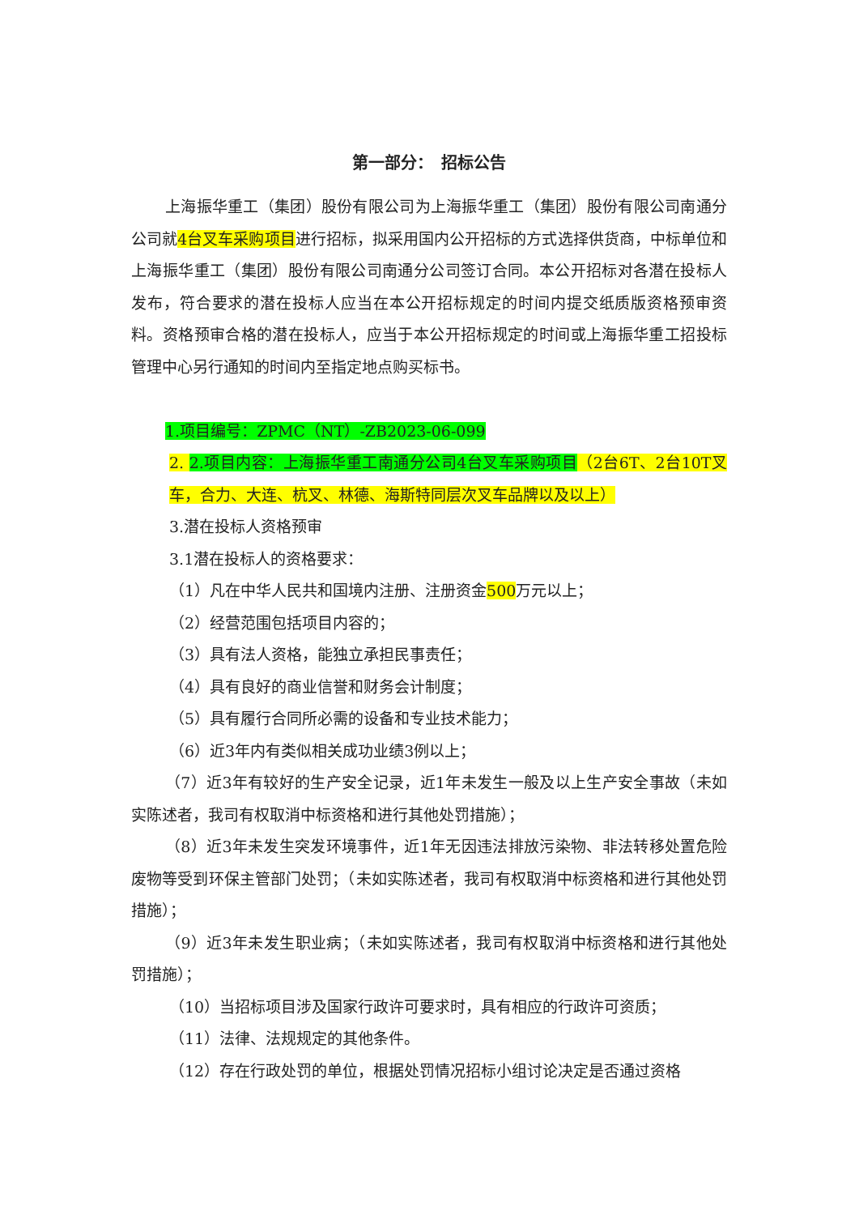第一部分：　招标公告
上海振华重工（集团）股份有限公司为上海振华重工（集团）股份有限公司南通分公司就4台叉车采购项目进行招标，拟采用国内公开招标的方式选择供货商，中标单位和上海振华重工（集团）股份有限公司南通分公司签订合同。本公开招标对各潜在投标人发布，符合要求的潜在投标人应当在本公开招标规定的时间内提交纸质版资格预审资料。资格预审合格的潜在投标人，应当于本公开招标规定的时间或上海振华重工招投标管理中心另行通知的时间内至指定地点购买标书。
1.项目编号：ZPMC（NT）-ZB2023-06-099
2. 2.项目内容：上海振华重工南通分公司4台叉车采购项目（2台6T、2台10T叉车，合力、大连、杭叉、林德、海斯特同层次叉车品牌以及以上）
3.潜在投标人资格预审
3.1潜在投标人的资格要求：
（1）凡在中华人民共和国境内注册、注册资金500万元以上；
（2）经营范围包括项目内容的；
（3）具有法人资格，能独立承担民事责任；
（4）具有良好的商业信誉和财务会计制度；
（5）具有履行合同所必需的设备和专业技术能力；
（6）近3年内有类似相关成功业绩3例以上；
（7）近3年有较好的生产安全记录，近1年未发生一般及以上生产安全事故（未如实陈述者，我司有权取消中标资格和进行其他处罚措施）；
（8）近3年未发生突发环境事件，近1年无因违法排放污染物、非法转移处置危险废物等受到环保主管部门处罚；（未如实陈述者，我司有权取消中标资格和进行其他处罚措施）；
（9）近3年未发生职业病；（未如实陈述者，我司有权取消中标资格和进行其他处罚措施）；
（10）当招标项目涉及国家行政许可要求时，具有相应的行政许可资质；
（11）法律、法规规定的其他条件。
（12）存在行政处罚的单位，根据处罚情况招标小组讨论决定是否通过资格